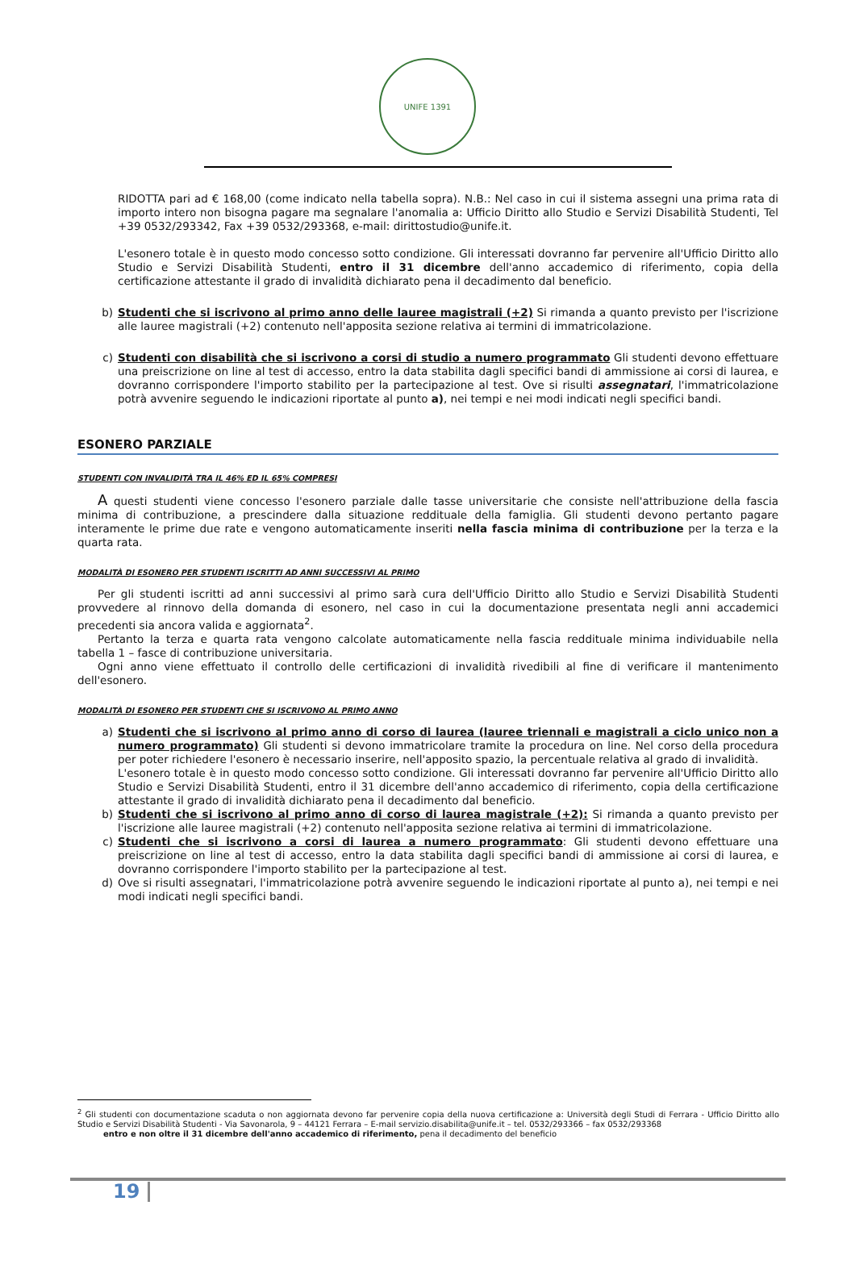UNIFE 1391
RIDOTTA pari ad € 168,00 (come indicato nella tabella sopra). N.B.: Nel caso in cui il sistema assegni una prima rata di importo intero non bisogna pagare ma segnalare l'anomalia a: Ufficio Diritto allo Studio e Servizi Disabilità Studenti, Tel +39 0532/293342, Fax +39 0532/293368, e-mail: dirittostudio@unife.it.
L'esonero totale è in questo modo concesso sotto condizione. Gli interessati dovranno far pervenire all'Ufficio Diritto allo Studio e Servizi Disabilità Studenti, entro il 31 dicembre dell'anno accademico di riferimento, copia della certificazione attestante il grado di invalidità dichiarato pena il decadimento dal beneficio.
b) Studenti che si iscrivono al primo anno delle lauree magistrali (+2) Si rimanda a quanto previsto per l'iscrizione alle lauree magistrali (+2) contenuto nell'apposita sezione relativa ai termini di immatricolazione.
c) Studenti con disabilità che si iscrivono a corsi di studio a numero programmato Gli studenti devono effettuare una preiscrizione on line al test di accesso, entro la data stabilita dagli specifici bandi di ammissione ai corsi di laurea, e dovranno corrispondere l'importo stabilito per la partecipazione al test. Ove si risulti assegnatari, l'immatricolazione potrà avvenire seguendo le indicazioni riportate al punto a), nei tempi e nei modi indicati negli specifici bandi.
ESONERO PARZIALE
STUDENTI CON INVALIDITÀ TRA IL 46% ED IL 65% COMPRESI
A questi studenti viene concesso l'esonero parziale dalle tasse universitarie che consiste nell'attribuzione della fascia minima di contribuzione, a prescindere dalla situazione reddituale della famiglia. Gli studenti devono pertanto pagare interamente le prime due rate e vengono automaticamente inseriti nella fascia minima di contribuzione per la terza e la quarta rata.
MODALITÀ DI ESONERO PER STUDENTI ISCRITTI AD ANNI SUCCESSIVI AL PRIMO
Per gli studenti iscritti ad anni successivi al primo sarà cura dell'Ufficio Diritto allo Studio e Servizi Disabilità Studenti provvedere al rinnovo della domanda di esonero, nel caso in cui la documentazione presentata negli anni accademici precedenti sia ancora valida e aggiornata<sup>2</sup>.
Pertanto la terza e quarta rata vengono calcolate automaticamente nella fascia reddituale minima individuabile nella tabella 1 – fasce di contribuzione universitaria.
Ogni anno viene effettuato il controllo delle certificazioni di invalidità rivedibili al fine di verificare il mantenimento dell'esonero.
MODALITÀ DI ESONERO PER STUDENTI CHE SI ISCRIVONO AL PRIMO ANNO
a) Studenti che si iscrivono al primo anno di corso di laurea (lauree triennali e magistrali a ciclo unico non a numero programmato) Gli studenti si devono immatricolare tramite la procedura on line. Nel corso della procedura per poter richiedere l'esonero è necessario inserire, nell'apposito spazio, la percentuale relativa al grado di invalidità.
L'esonero totale è in questo modo concesso sotto condizione. Gli interessati dovranno far pervenire all'Ufficio Diritto allo Studio e Servizi Disabilità Studenti, entro il 31 dicembre dell'anno accademico di riferimento, copia della certificazione attestante il grado di invalidità dichiarato pena il decadimento dal beneficio.
b) Studenti che si iscrivono al primo anno di corso di laurea magistrale (+2): Si rimanda a quanto previsto per l'iscrizione alle lauree magistrali (+2) contenuto nell'apposita sezione relativa ai termini di immatricolazione.
c) Studenti che si iscrivono a corsi di laurea a numero programmato: Gli studenti devono effettuare una preiscrizione on line al test di accesso, entro la data stabilita dagli specifici bandi di ammissione ai corsi di laurea, e dovranno corrispondere l'importo stabilito per la partecipazione al test.
d) Ove si risulti assegnatari, l'immatricolazione potrà avvenire seguendo le indicazioni riportate al punto a), nei tempi e nei modi indicati negli specifici bandi.
<sup>2</sup> Gli studenti con documentazione scaduta o non aggiornata devono far pervenire copia della nuova certificazione a: Università degli Studi di Ferrara - Ufficio Diritto allo Studio e Servizi Disabilità Studenti - Via Savonarola, 9 – 44121 Ferrara – E-mail servizio.disabilita@unife.it – tel. 0532/293366 – fax 0532/293368
entro e non oltre il 31 dicembre dell'anno accademico di riferimento, pena il decadimento del beneficio
19